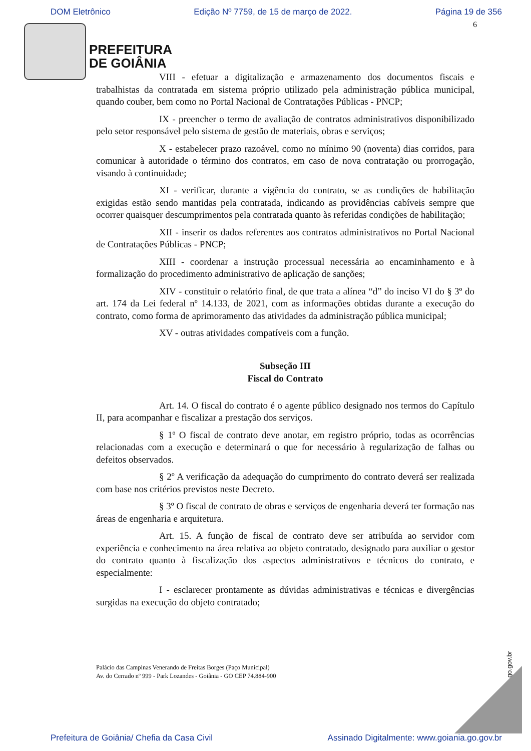DOM Eletrônico Edição Nº 7759, de 15 de março de 2022. Página 19 de 356
6
PREFEITURA
DE GOIÂNIA
VIII - efetuar a digitalização e armazenamento dos documentos fiscais e trabalhistas da contratada em sistema próprio utilizado pela administração pública municipal, quando couber, bem como no Portal Nacional de Contratações Públicas - PNCP;
IX - preencher o termo de avaliação de contratos administrativos disponibilizado pelo setor responsável pelo sistema de gestão de materiais, obras e serviços;
X - estabelecer prazo razoável, como no mínimo 90 (noventa) dias corridos, para comunicar à autoridade o término dos contratos, em caso de nova contratação ou prorrogação, visando à continuidade;
XI - verificar, durante a vigência do contrato, se as condições de habilitação exigidas estão sendo mantidas pela contratada, indicando as providências cabíveis sempre que ocorrer quaisquer descumprimentos pela contratada quanto às referidas condições de habilitação;
XII - inserir os dados referentes aos contratos administrativos no Portal Nacional de Contratações Públicas - PNCP;
XIII - coordenar a instrução processual necessária ao encaminhamento e à formalização do procedimento administrativo de aplicação de sanções;
XIV - constituir o relatório final, de que trata a alínea “d” do inciso VI do § 3º do art. 174 da Lei federal nº 14.133, de 2021, com as informações obtidas durante a execução do contrato, como forma de aprimoramento das atividades da administração pública municipal;
XV - outras atividades compatíveis com a função.
Subseção III
Fiscal do Contrato
Art. 14. O fiscal do contrato é o agente público designado nos termos do Capítulo II, para acompanhar e fiscalizar a prestação dos serviços.
§ 1º O fiscal de contrato deve anotar, em registro próprio, todas as ocorrências relacionadas com a execução e determinará o que for necessário à regularização de falhas ou defeitos observados.
§ 2º A verificação da adequação do cumprimento do contrato deverá ser realizada com base nos critérios previstos neste Decreto.
§ 3º O fiscal de contrato de obras e serviços de engenharia deverá ter formação nas áreas de engenharia e arquitetura.
Art. 15. A função de fiscal de contrato deve ser atribuída ao servidor com experiência e conhecimento na área relativa ao objeto contratado, designado para auxiliar o gestor do contrato quanto à fiscalização dos aspectos administrativos e técnicos do contrato, e especialmente:
I - esclarecer prontamente as dúvidas administrativas e técnicas e divergências surgidas na execução do objeto contratado;
Palácio das Campinas Venerando de Freitas Borges (Paço Municipal)
Av. do Cerrado nº 999 - Park Lozandes - Goiânia - GO CEP 74.884-900
www.goiania.go.gov.br
Prefeitura de Goiânia/ Chefia da Casa Civil Assinado Digitalmente: www.goiania.go.gov.br